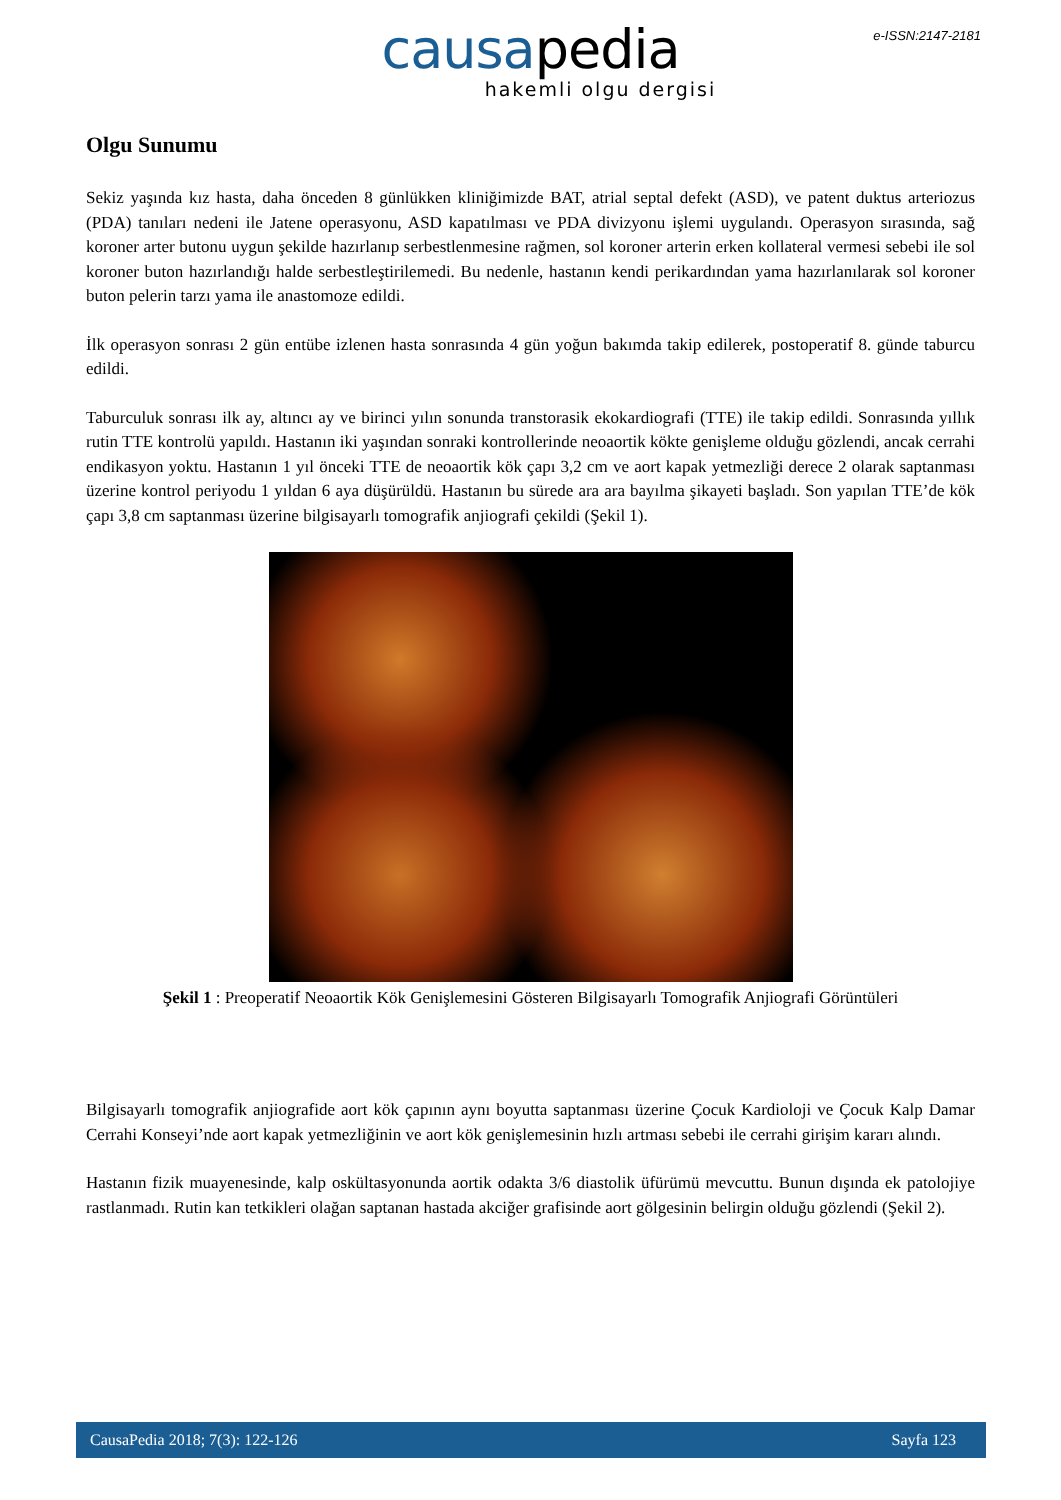e-ISSN:2147-2181
causapedia
hakemli olgu dergisi
Olgu Sunumu
Sekiz yaşında kız hasta, daha önceden 8 günlükken kliniğimizde BAT, atrial septal defekt (ASD), ve patent duktus arteriozus (PDA) tanıları nedeni ile Jatene operasyonu, ASD kapatılması ve PDA divizyonu işlemi uygulandı. Operasyon sırasında, sağ koroner arter butonu uygun şekilde hazırlanıp serbestlenmesine rağmen, sol koroner arterin erken kollateral vermesi sebebi ile sol koroner buton hazırlandığı halde serbestleştirilemedi. Bu nedenle, hastanın kendi perikardından yama hazırlanılarak sol koroner buton pelerin tarzı yama ile anastomoze edildi.
İlk operasyon sonrası 2 gün entübe izlenen hasta sonrasında 4 gün yoğun bakımda takip edilerek, postoperatif 8. günde taburcu edildi.
Taburculuk sonrası ilk ay, altıncı ay ve birinci yılın sonunda transtorasik ekokardiografi (TTE) ile takip edildi. Sonrasında yıllık rutin TTE kontrolü yapıldı. Hastanın iki yaşından sonraki kontrollerinde neoaortik kökte genişleme olduğu gözlendi, ancak cerrahi endikasyon yoktu. Hastanın 1 yıl önceki TTE de neoaortik kök çapı 3,2 cm ve aort kapak yetmezliği derece 2 olarak saptanması üzerine kontrol periyodu 1 yıldan 6 aya düşürüldü. Hastanın bu sürede ara ara bayılma şikayeti başladı. Son yapılan TTE’de kök çapı 3,8 cm saptanması üzerine bilgisayarlı tomografik anjiografi çekildi (Şekil 1).
Şekil 1 : Preoperatif Neoaortik Kök Genişlemesini Gösteren Bilgisayarlı Tomografik Anjiografi Görüntüleri
Bilgisayarlı tomografik anjiografide aort kök çapının aynı boyutta saptanması üzerine Çocuk Kardioloji ve Çocuk Kalp Damar Cerrahi Konseyi’nde aort kapak yetmezliğinin ve aort kök genişlemesinin hızlı artması sebebi ile cerrahi girişim kararı alındı.
Hastanın fizik muayenesinde, kalp oskültasyonunda aortik odakta 3/6 diastolik üfürümü mevcuttu. Bunun dışında ek patolojiye rastlanmadı. Rutin kan tetkikleri olağan saptanan hastada akciğer grafisinde aort gölgesinin belirgin olduğu gözlendi (Şekil 2).
CausaPedia 2018; 7(3): 122-126 Sayfa 123